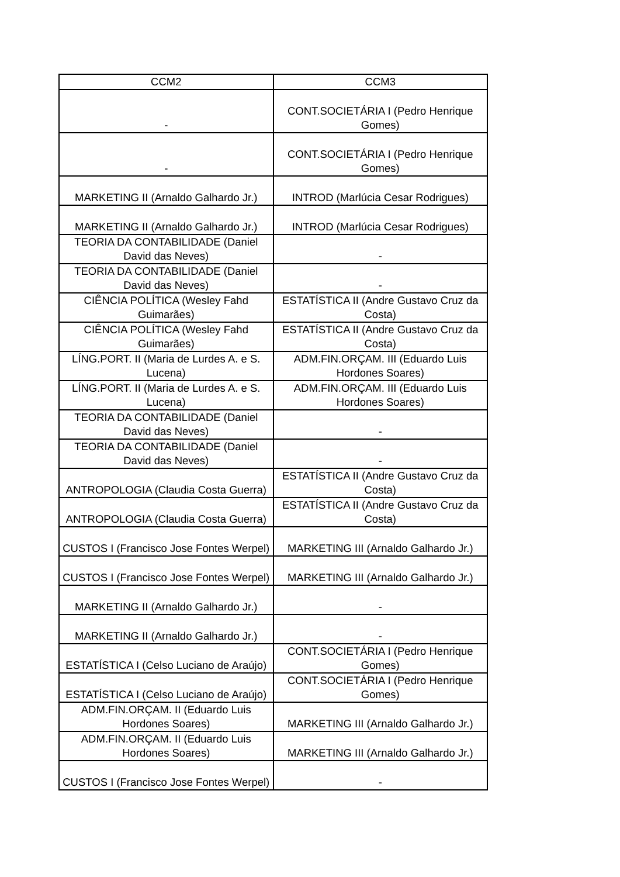| CCM2 | CCM3 |
| --- | --- |
| - | CONT.SOCIETÁRIA I (Pedro Henrique Gomes) |
| - | CONT.SOCIETÁRIA I (Pedro Henrique Gomes) |
| MARKETING II (Arnaldo Galhardo Jr.) | INTROD (Marlúcia Cesar Rodrigues) |
| MARKETING II (Arnaldo Galhardo Jr.) | INTROD (Marlúcia Cesar Rodrigues) |
| TEORIA DA CONTABILIDADE (Daniel David das Neves) | - |
| TEORIA DA CONTABILIDADE (Daniel David das Neves) | - |
| CIÊNCIA POLÍTICA (Wesley Fahd Guimarães) | ESTATÍSTICA II (Andre Gustavo Cruz da Costa) |
| CIÊNCIA POLÍTICA (Wesley Fahd Guimarães) | ESTATÍSTICA II (Andre Gustavo Cruz da Costa) |
| LÍNG.PORT. II (Maria de Lurdes A. e S. Lucena) | ADM.FIN.ORÇAM. III (Eduardo Luis Hordones Soares) |
| LÍNG.PORT. II (Maria de Lurdes A. e S. Lucena) | ADM.FIN.ORÇAM. III (Eduardo Luis Hordones Soares) |
| TEORIA DA CONTABILIDADE (Daniel David das Neves) | - |
| TEORIA DA CONTABILIDADE (Daniel David das Neves) | - |
| ANTROPOLOGIA (Claudia Costa Guerra) | ESTATÍSTICA II (Andre Gustavo Cruz da Costa) |
| ANTROPOLOGIA (Claudia Costa Guerra) | ESTATÍSTICA II (Andre Gustavo Cruz da Costa) |
| CUSTOS I (Francisco Jose Fontes Werpel) | MARKETING III (Arnaldo Galhardo Jr.) |
| CUSTOS I (Francisco Jose Fontes Werpel) | MARKETING III (Arnaldo Galhardo Jr.) |
| MARKETING II (Arnaldo Galhardo Jr.) | - |
| MARKETING II (Arnaldo Galhardo Jr.) | - |
| ESTATÍSTICA I (Celso Luciano de Araújo) | CONT.SOCIETÁRIA I (Pedro Henrique Gomes) |
| ESTATÍSTICA I (Celso Luciano de Araújo) | CONT.SOCIETÁRIA I (Pedro Henrique Gomes) |
| ADM.FIN.ORÇAM. II (Eduardo Luis Hordones Soares) | MARKETING III (Arnaldo Galhardo Jr.) |
| ADM.FIN.ORÇAM. II (Eduardo Luis Hordones Soares) | MARKETING III (Arnaldo Galhardo Jr.) |
| CUSTOS I (Francisco Jose Fontes Werpel) | - |